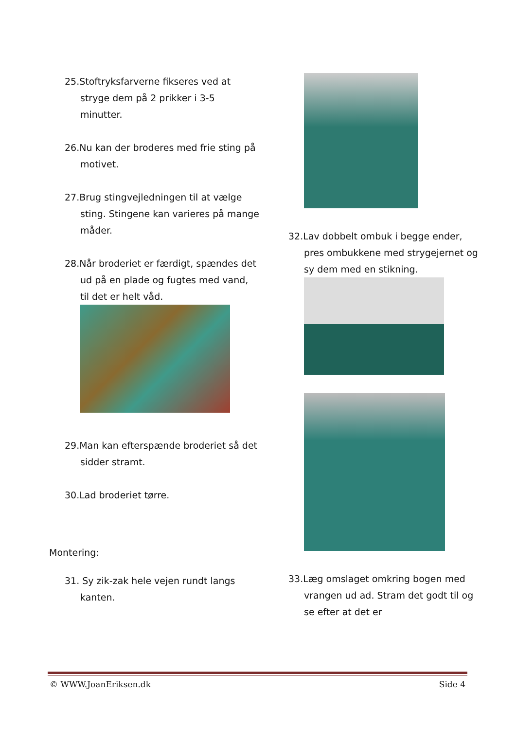25.Stoftryksfarverne fikseres ved at stryge dem på 2 prikker i 3-5 minutter.
26.Nu kan der broderes med frie sting på motivet.
27.Brug stingvejledningen til at vælge sting. Stingene kan varieres på mange måder.
28.Når broderiet er færdigt, spændes det ud på en plade og fugtes med vand, til det er helt våd.
29.Man kan efterspænde broderiet så det sidder stramt.
30.Lad broderiet tørre.
Montering:
31. Sy zik-zak hele vejen rundt langs kanten.
32.Lav dobbelt ombuk i begge ender, pres ombukkene med strygejernet og sy dem med en stikning.
33.Læg omslaget omkring bogen med vrangen ud ad. Stram det godt til og se efter at det er
© WWW.JoanEriksen.dk Side 4